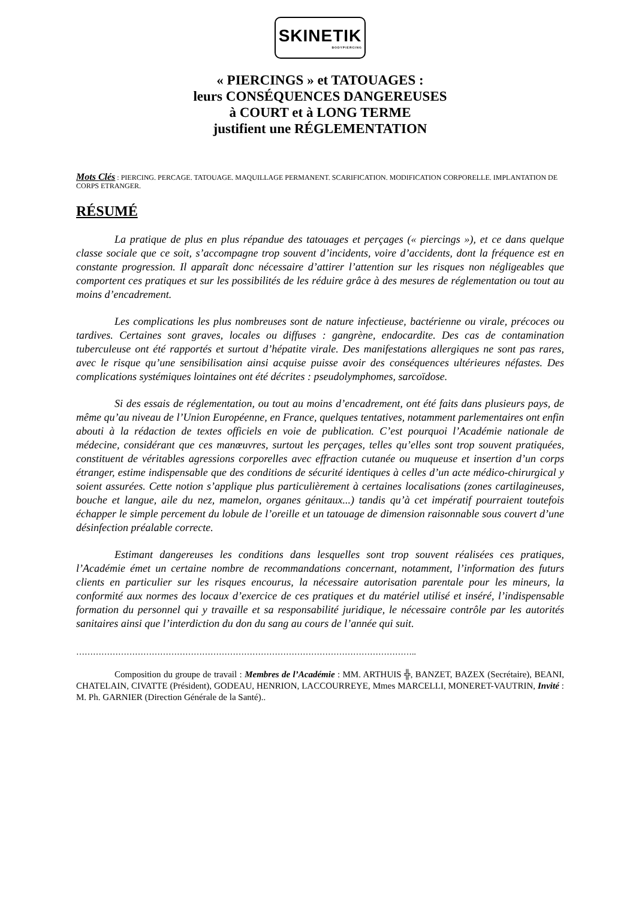SKINETIK
BODYPIERCING
« PIERCINGS » et TATOUAGES :
leurs CONSÉQUENCES DANGEREUSES
à COURT et à LONG TERME
justifient une RÉGLEMENTATION
Mots Clés : PIERCING. PERCAGE. TATOUAGE. MAQUILLAGE PERMANENT. SCARIFICATION. MODIFICATION CORPORELLE. IMPLANTATION DE CORPS ETRANGER.
RÉSUMÉ
La pratique de plus en plus répandue des tatouages et perçages (« piercings »), et ce dans quelque classe sociale que ce soit, s’accompagne trop souvent d’incidents, voire d’accidents, dont la fréquence est en constante progression. Il apparaît donc nécessaire d’attirer l’attention sur les risques non négligeables que comportent ces pratiques et sur les possibilités de les réduire grâce à des mesures de réglementation ou tout au moins d’encadrement.
Les complications les plus nombreuses sont de nature infectieuse, bactérienne ou virale, précoces ou tardives. Certaines sont graves, locales ou diffuses : gangrène, endocardite. Des cas de contamination tuberculeuse ont été rapportés et surtout d’hépatite virale. Des manifestations allergiques ne sont pas rares, avec le risque qu’une sensibilisation ainsi acquise puisse avoir des conséquences ultérieures néfastes. Des complications systémiques lointaines ont été décrites : pseudolymphomes, sarcoïdose.
Si des essais de réglementation, ou tout au moins d’encadrement, ont été faits dans plusieurs pays, de même qu’au niveau de l’Union Européenne, en France, quelques tentatives, notamment parlementaires ont enfin abouti à la rédaction de textes officiels en voie de publication. C’est pourquoi l’Académie nationale de médecine, considérant que ces manœuvres, surtout les perçages, telles qu’elles sont trop souvent pratiquées, constituent de véritables agressions corporelles avec effraction cutanée ou muqueuse et insertion d’un corps étranger, estime indispensable que des conditions de sécurité identiques à celles d’un acte médico-chirurgical y soient assurées. Cette notion s’applique plus particulièrement à certaines localisations (zones cartilagineuses, bouche et langue, aile du nez, mamelon, organes génitaux...) tandis qu’à cet impératif pourraient toutefois échapper le simple percement du lobule de l’oreille et un tatouage de dimension raisonnable sous couvert d’une désinfection préalable correcte.
Estimant dangereuses les conditions dans lesquelles sont trop souvent réalisées ces pratiques, l’Académie émet un certaine nombre de recommandations concernant, notamment, l’information des futurs clients en particulier sur les risques encourus, la nécessaire autorisation parentale pour les mineurs, la conformité aux normes des locaux d’exercice de ces pratiques et du matériel utilisé et inséré, l’indispensable formation du personnel qui y travaille et sa responsabilité juridique, le nécessaire contrôle par les autorités sanitaires ainsi que l’interdiction du don du sang au cours de l’année qui suit.
…………………………………………………………………………………………………………..
Composition du groupe de travail : Membres de l’Académie : MM. ARTHUIS ╬, BANZET, BAZEX (Secrétaire), BEANI, CHATELAIN, CIVATTE (Président), GODEAU, HENRION, LACCOURREYE, Mmes MARCELLI, MONERET-VAUTRIN, Invité : M. Ph. GARNIER (Direction Générale de la Santé)..